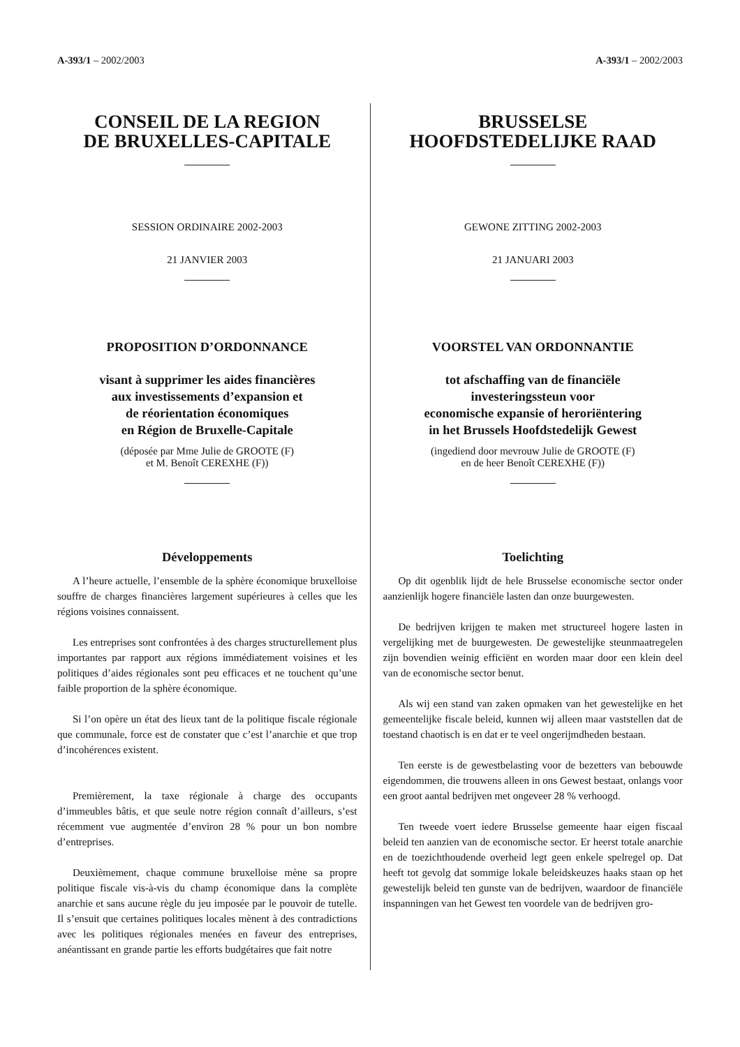A-393/1 – 2002/2003
CONSEIL DE LA REGION
DE BRUXELLES-CAPITALE
SESSION ORDINAIRE 2002-2003
21 JANVIER 2003
PROPOSITION D’ORDONNANCE
visant à supprimer les aides financières
aux investissements d’expansion et
de réorientation économiques
en Région de Bruxelle-Capitale
(déposée par Mme Julie de GROOTE (F)
et M. Benoît CEREXHE (F))
Développements
A l’heure actuelle, l’ensemble de la sphère économique bruxelloise souffre de charges financières largement supérieures à celles que les régions voisines connaissent.
Les entreprises sont confrontées à des charges structurellement plus importantes par rapport aux régions immédiatement voisines et les politiques d’aides régionales sont peu efficaces et ne touchent qu’une faible proportion de la sphère économique.
Si l’on opère un état des lieux tant de la politique fiscale régionale que communale, force est de constater que c’est l’anarchie et que trop d’incohérences existent.
Premièrement, la taxe régionale à charge des occupants d’immeubles bâtis, et que seule notre région connaît d’ailleurs, s’est récemment vue augmentée d’environ 28 % pour un bon nombre d’entreprises.
Deuxièmement, chaque commune bruxelloise mène sa propre politique fiscale vis-à-vis du champ économique dans la complète anarchie et sans aucune règle du jeu imposée par le pouvoir de tutelle. Il s’ensuit que certaines politiques locales mènent à des contradictions avec les politiques régionales menées en faveur des entreprises, anéantissant en grande partie les efforts budgétaires que fait notre
A-393/1 – 2002/2003
BRUSSELSE
HOOFDSTEDELIJKE RAAD
GEWONE ZITTING 2002-2003
21 JANUARI 2003
VOORSTEL VAN ORDONNANTIE
tot afschaffing van de financiële
investeringssteun voor
economische expansie of heroriëntering
in het Brussels Hoofdstedelijk Gewest
(ingediend door mevrouw Julie de GROOTE (F)
en de heer Benoît CEREXHE (F))
Toelichting
Op dit ogenblik lijdt de hele Brusselse economische sector onder aanzienlijk hogere financiële lasten dan onze buurgewesten.
De bedrijven krijgen te maken met structureel hogere lasten in vergelijking met de buurgewesten. De gewestelijke steunmaatregelen zijn bovendien weinig efficiënt en worden maar door een klein deel van de economische sector benut.
Als wij een stand van zaken opmaken van het gewestelijke en het gemeentelijke fiscale beleid, kunnen wij alleen maar vaststellen dat de toestand chaotisch is en dat er te veel ongerijmdheden bestaan.
Ten eerste is de gewestbelasting voor de bezetters van bebouwde eigendommen, die trouwens alleen in ons Gewest bestaat, onlangs voor een groot aantal bedrijven met ongeveer 28 % verhoogd.
Ten tweede voert iedere Brusselse gemeente haar eigen fiscaal beleid ten aanzien van de economische sector. Er heerst totale anarchie en de toezichthoudende overheid legt geen enkele spelregel op. Dat heeft tot gevolg dat sommige lokale beleidskeuzes haaks staan op het gewestelijk beleid ten gunste van de bedrijven, waardoor de financiële inspanningen van het Gewest ten voordele van de bedrijven gro-